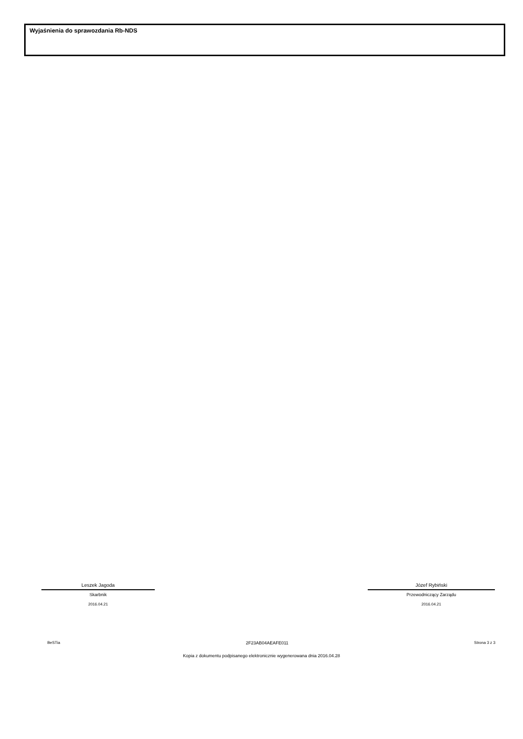Wyjaśnienia do sprawozdania Rb-NDS
Leszek Jagoda
Skarbnik
2016.04.21
Józef Rybiński
Przewodniczący Zarządu
2016.04.21
BeSTia 2F23AB04AEAFE011 Strona 3 z 3
Kopia z dokumentu podpisanego elektronicznie wygenerowana dnia 2016.04.28